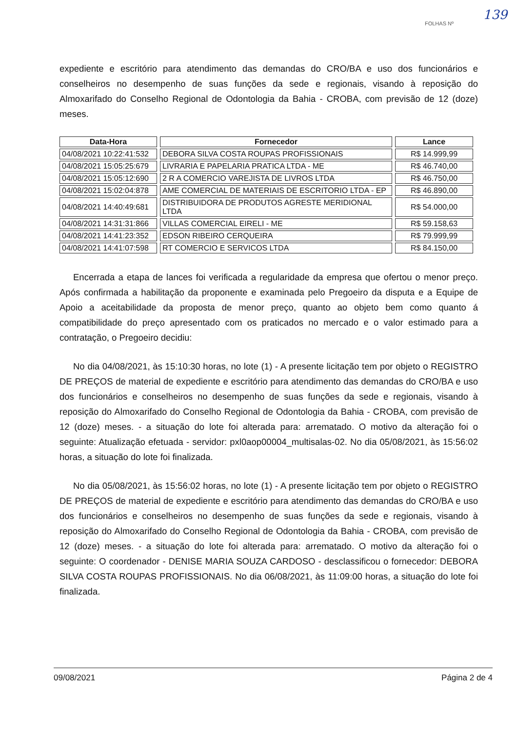FOLHAS Nº
139
expediente e escritório para atendimento das demandas do CRO/BA e uso dos funcionários e conselheiros no desempenho de suas funções da sede e regionais, visando à reposição do Almoxarifado do Conselho Regional de Odontologia da Bahia - CROBA, com previsão de 12 (doze) meses.
| Data-Hora | Fornecedor | Lance |
| --- | --- | --- |
| 04/08/2021 10:22:41:532 | DEBORA SILVA COSTA ROUPAS PROFISSIONAIS | R$ 14.999,99 |
| 04/08/2021 15:05:25:679 | LIVRARIA E PAPELARIA PRATICA LTDA - ME | R$ 46.740,00 |
| 04/08/2021 15:05:12:690 | 2 R A COMERCIO VAREJISTA DE LIVROS LTDA | R$ 46.750,00 |
| 04/08/2021 15:02:04:878 | AME COMERCIAL DE MATERIAIS DE ESCRITORIO LTDA - EP | R$ 46.890,00 |
| 04/08/2021 14:40:49:681 | DISTRIBUIDORA DE PRODUTOS AGRESTE MERIDIONAL LTDA | R$ 54.000,00 |
| 04/08/2021 14:31:31:866 | VILLAS COMERCIAL EIRELI - ME | R$ 59.158,63 |
| 04/08/2021 14:41:23:352 | EDSON RIBEIRO CERQUEIRA | R$ 79.999,99 |
| 04/08/2021 14:41:07:598 | RT COMERCIO E SERVICOS LTDA | R$ 84.150,00 |
Encerrada a etapa de lances foi verificada a regularidade da empresa que ofertou o menor preço. Após confirmada a habilitação da proponente e examinada pelo Pregoeiro da disputa e a Equipe de Apoio a aceitabilidade da proposta de menor preço, quanto ao objeto bem como quanto á compatibilidade do preço apresentado com os praticados no mercado e o valor estimado para a contratação, o Pregoeiro decidiu:
No dia 04/08/2021, às 15:10:30 horas, no lote (1) - A presente licitação tem por objeto o REGISTRO DE PREÇOS de material de expediente e escritório para atendimento das demandas do CRO/BA e uso dos funcionários e conselheiros no desempenho de suas funções da sede e regionais, visando à reposição do Almoxarifado do Conselho Regional de Odontologia da Bahia - CROBA, com previsão de 12 (doze) meses. - a situação do lote foi alterada para: arrematado. O motivo da alteração foi o seguinte: Atualização efetuada - servidor: pxl0aop00004_multisalas-02. No dia 05/08/2021, às 15:56:02 horas, a situação do lote foi finalizada.
No dia 05/08/2021, às 15:56:02 horas, no lote (1) - A presente licitação tem por objeto o REGISTRO DE PREÇOS de material de expediente e escritório para atendimento das demandas do CRO/BA e uso dos funcionários e conselheiros no desempenho de suas funções da sede e regionais, visando à reposição do Almoxarifado do Conselho Regional de Odontologia da Bahia - CROBA, com previsão de 12 (doze) meses. - a situação do lote foi alterada para: arrematado. O motivo da alteração foi o seguinte: O coordenador - DENISE MARIA SOUZA CARDOSO - desclassificou o fornecedor: DEBORA SILVA COSTA ROUPAS PROFISSIONAIS. No dia 06/08/2021, às 11:09:00 horas, a situação do lote foi finalizada.
09/08/2021 Página 2 de 4